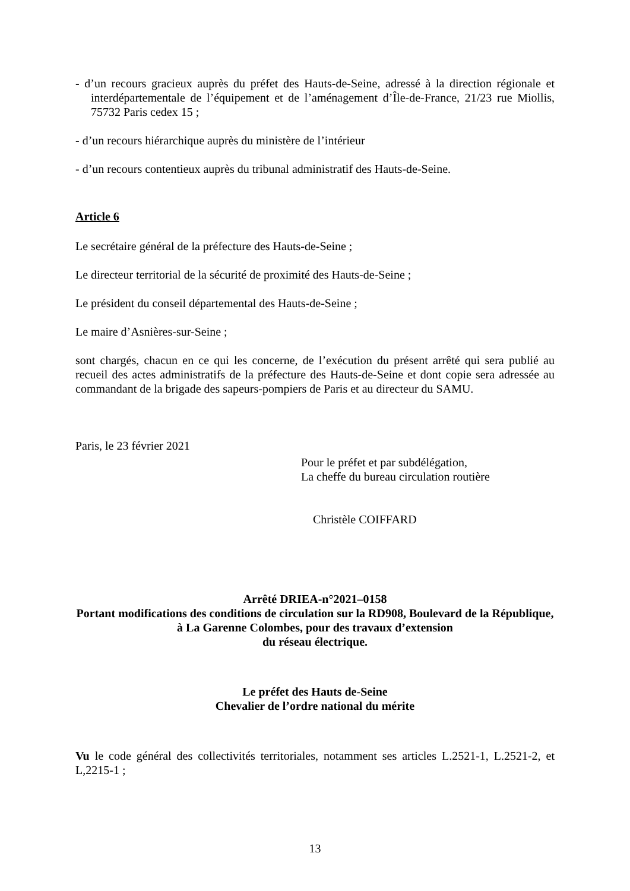- d’un recours gracieux auprès du préfet des Hauts-de-Seine, adressé à la direction régionale et interdépartementale de l’équipement et de l’aménagement d’Île-de-France, 21/23 rue Miollis, 75732 Paris cedex 15 ;
- d’un recours hiérarchique auprès du ministère de l’intérieur
- d’un recours contentieux auprès du tribunal administratif des Hauts-de-Seine.
Article 6
Le secrétaire général de la préfecture des Hauts-de-Seine ;
Le directeur territorial de la sécurité de proximité des Hauts-de-Seine ;
Le président du conseil départemental des Hauts-de-Seine ;
Le maire d’Asnières-sur-Seine ;
sont chargés, chacun en ce qui les concerne, de l’exécution du présent arrêté qui sera publié au recueil des actes administratifs de la préfecture des Hauts-de-Seine et dont copie sera adressée au commandant de la brigade des sapeurs-pompiers de Paris et au directeur du SAMU.
Paris, le 23 février 2021
Pour le préfet et par subdélégation,
La cheffe du bureau circulation routière
Christèle COIFFARD
Arrêté DRIEA-n°2021–0158
Portant modifications des conditions de circulation sur la RD908, Boulevard de la République, à La Garenne Colombes, pour des travaux d’extension
du réseau électrique.
Le préfet des Hauts de-Seine
Chevalier de l’ordre national du mérite
Vu le code général des collectivités territoriales, notamment ses articles L.2521-1, L.2521-2, et L,2215-1 ;
13